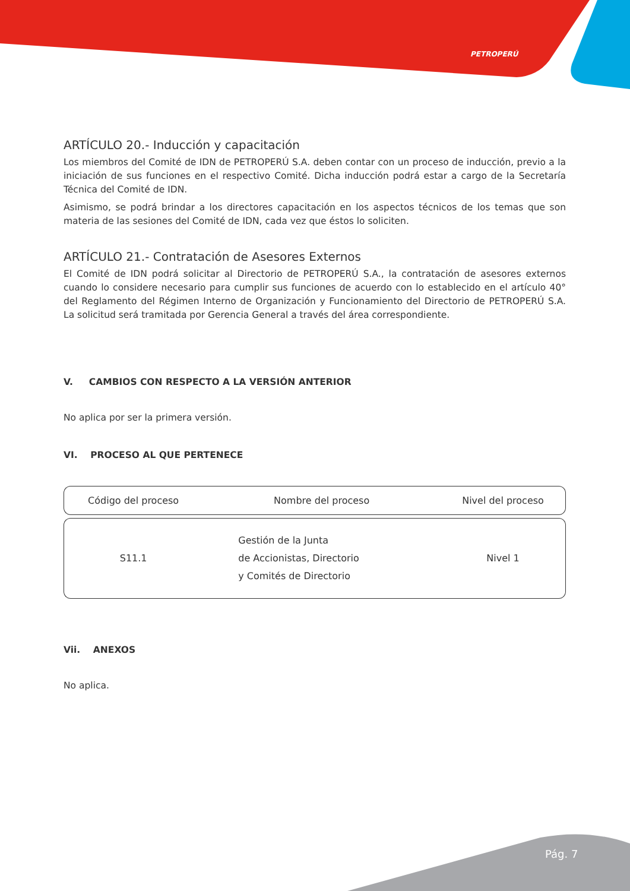PETROPERÚ
ARTÍCULO 20.- Inducción y capacitación
Los miembros del Comité de IDN de PETROPERÚ S.A. deben contar con un proceso de inducción, previo a la iniciación de sus funciones en el respectivo Comité. Dicha inducción podrá estar a cargo de la Secretaría Técnica del Comité de IDN.
Asimismo, se podrá brindar a los directores capacitación en los aspectos técnicos de los temas que son materia de las sesiones del Comité de IDN, cada vez que éstos lo soliciten.
ARTÍCULO 21.- Contratación de Asesores Externos
El Comité de IDN podrá solicitar al Directorio de PETROPERÚ S.A., la contratación de asesores externos cuando lo considere necesario para cumplir sus funciones de acuerdo con lo establecido en el artículo 40° del Reglamento del Régimen Interno de Organización y Funcionamiento del Directorio de PETROPERÚ S.A. La solicitud será tramitada por Gerencia General a través del área correspondiente.
V. CAMBIOS CON RESPECTO A LA VERSIÓN ANTERIOR
No aplica por ser la primera versión.
VI. PROCESO AL QUE PERTENECE
| Código del proceso | Nombre del proceso | Nivel del proceso |
| --- | --- | --- |
| S11.1 | Gestión de la Junta de Accionistas, Directorio y Comités de Directorio | Nivel 1 |
Vii. ANEXOS
No aplica.
Pág. 7